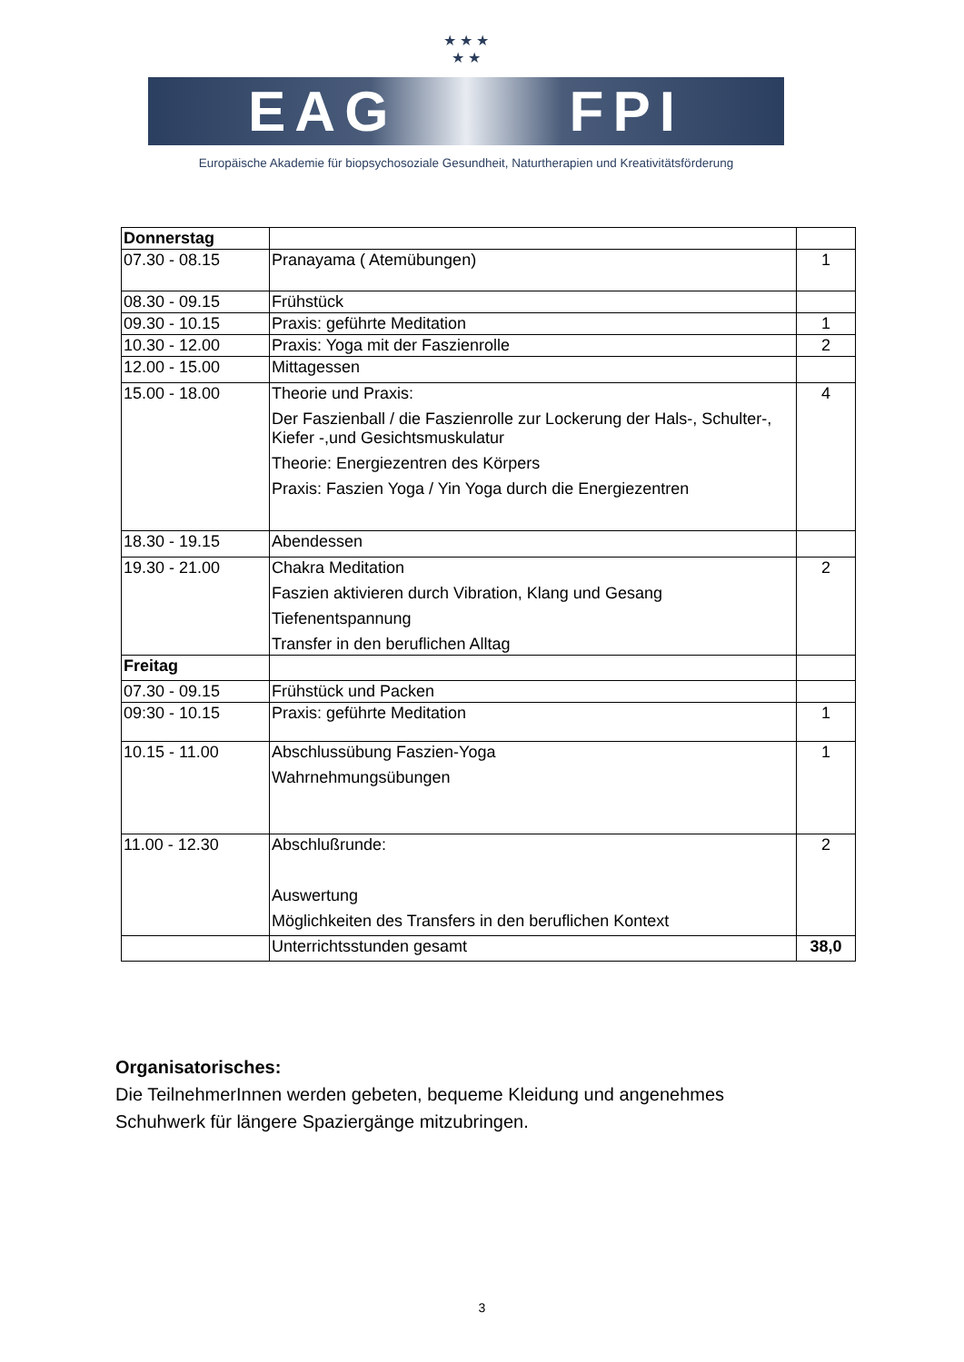★ ★ ★
★ ★
EAG FPI
Europäische Akademie für biopsychosoziale Gesundheit, Naturtherapien und Kreativitätsförderung
| Donnerstag | | |
| 07.30 - 08.15 | Pranayama ( Atemübungen) | 1 |
| 08.30 - 09.15 | Frühstück | |
| 09.30 - 10.15 | Praxis: geführte Meditation | 1 |
| 10.30 - 12.00 | Praxis: Yoga mit der Faszienrolle | 2 |
| 12.00 - 15.00 | Mittagessen | |
| 15.00 - 18.00 | Theorie und Praxis: Der Faszienball / die Faszienrolle zur Lockerung der Hals-, Schulter-, Kiefer -,und Gesichtsmuskulatur Theorie: Energiezentren des Körpers Praxis: Faszien Yoga / Yin Yoga durch die Energiezentren | 4 |
| 18.30 - 19.15 | Abendessen | |
| 19.30 - 21.00 | Chakra Meditation Faszien aktivieren durch Vibration, Klang und Gesang Tiefenentspannung Transfer in den beruflichen Alltag | 2 |
| Freitag | | |
| 07.30 - 09.15 | Frühstück und Packen | |
| 09:30 - 10.15 | Praxis: geführte Meditation | 1 |
| 10.15 - 11.00 | Abschlussübung Faszien-Yoga Wahrnehmungsübungen | 1 |
| 11.00 - 12.30 | Abschlußrunde: Auswertung Möglichkeiten des Transfers in den beruflichen Kontext | 2 |
| | Unterrichtsstunden gesamt | 38,0 |
Organisatorisches:
Die TeilnehmerInnen werden gebeten, bequeme Kleidung und angenehmes
Schuhwerk für längere Spaziergänge mitzubringen.
3